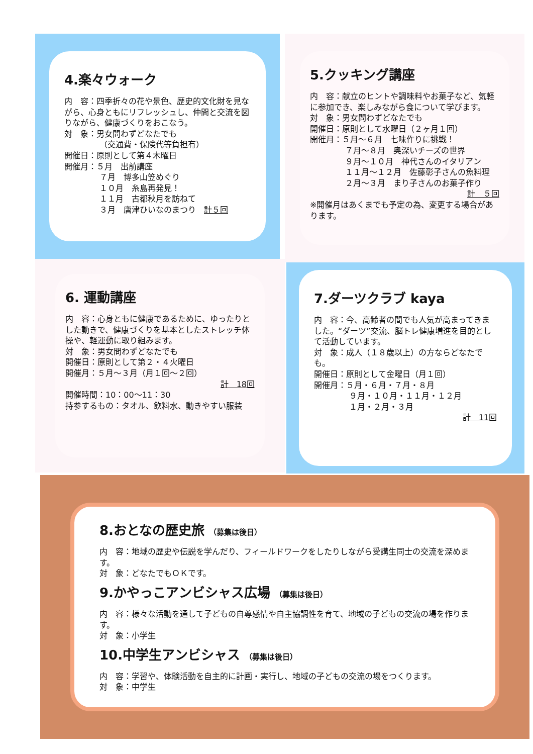4.楽々ウォーク
内　容：四季折々の花や景色、歴史的文化財を見ながら、心身ともにリフレッシュし、仲間と交流を図りながら、健康づくりをおこなう。
対　象：男女問わずどなたでも
（交通費・保険代等負担有）
開催日：原則として第４木曜日
開催月：５月　出前講座
７月　博多山笠めぐり
１０月　糸島再発見！
１１月　古都秋月を訪ねて
３月　唐津ひいなのまつり　計５回
5.クッキング講座
内　容：献立のヒントや調味料やお菓子など、気軽に参加でき、楽しみながら食について学びます。
対　象：男女問わずどなたでも
開催日：原則として水曜日（２ヶ月１回）
開催月：５月～６月　七味作りに挑戦！
７月～８月　奥深いチーズの世界
９月～１０月　神代さんのイタリアン
１１月～１２月　佐藤彰子さんの魚料理
２月～３月　まり子さんのお菓子作り
計　５回
※開催月はあくまでも予定の為、変更する場合があります。
6. 運動講座
内　容：心身ともに健康であるために、ゆったりとした動きで、健康づくりを基本としたストレッチ体操や、軽運動に取り組みます。
対　象：男女問わずどなたでも
開催日：原則として第２・４火曜日
開催月：５月～３月（月１回～２回）
計　18回
開催時間：10：00～11：30
持参するもの：タオル、飲料水、動きやすい服装
7.ダーツクラブ kaya
内　容：今、高齢者の間でも人気が高まってきました。“ダーツ”交流、脳トレ健康増進を目的として活動しています。
対　象：成人（１８歳以上）の方ならどなたでも。
開催日：原則として金曜日（月１回）
開催月：５月・６月・７月・８月
９月・１０月・１１月・１２月
１月・２月・３月
計　11回
8.おとなの歴史旅 （募集は後日）
内　容：地域の歴史や伝説を学んだり、フィールドワークをしたりしながら受講生同士の交流を深めます。
対　象：どなたでもＯＫです。
9.かやっこアンビシャス広場 （募集は後日）
内　容：様々な活動を通して子どもの自尊感情や自主協調性を育て、地域の子どもの交流の場を作ります。
対　象：小学生
10.中学生アンビシャス （募集は後日）
内　容：学習や、体験活動を自主的に計画・実行し、地域の子どもの交流の場をつくります。
対　象：中学生